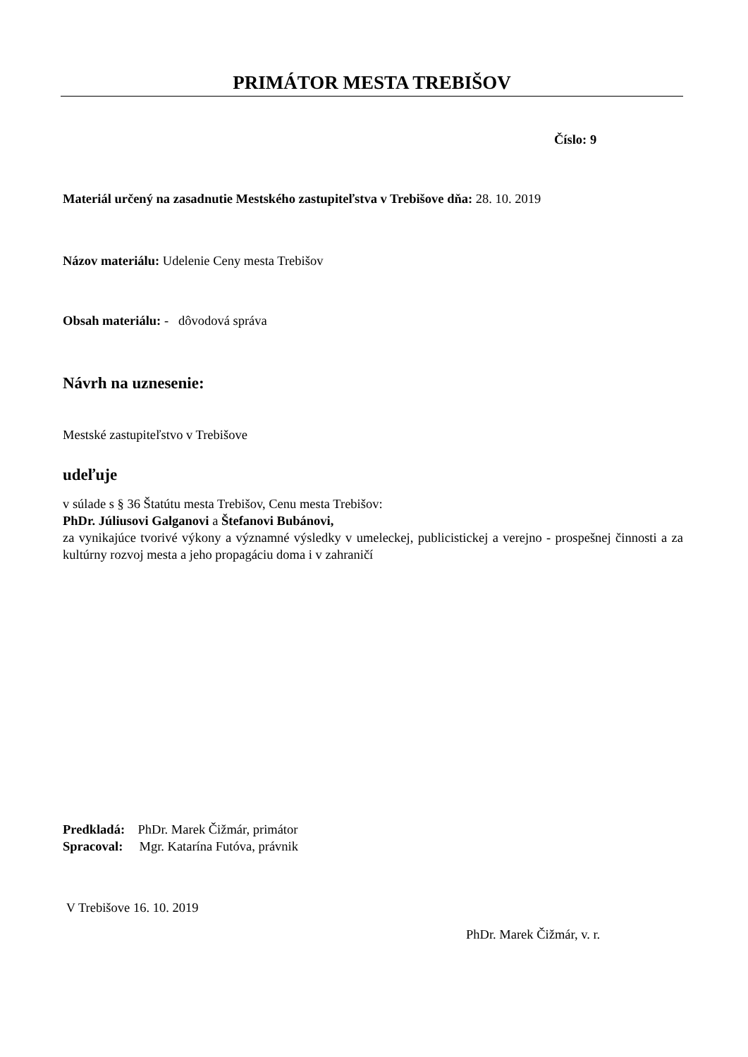PRIMÁTOR MESTA TREBIŠOV
Číslo: 9
Materiál určený na zasadnutie Mestského zastupiteľstva v Trebišove dňa: 28. 10. 2019
Názov materiálu: Udelenie Ceny mesta Trebišov
Obsah materiálu: - dôvodová správa
Návrh na uznesenie:
Mestské zastupiteľstvo v Trebišove
udeľuje
v súlade s § 36 Štatútu mesta Trebišov, Cenu mesta Trebišov:
PhDr. Júliusovi Galganovi a Štefanovi Bubánovi,
za vynikajúce tvorivé výkony a významné výsledky v umeleckej, publicistickej a verejno - prospešnej činnosti a za kultúrny rozvoj mesta a jeho propagáciu doma i v zahraničí
Predkladá: PhDr. Marek Čižmár, primátor
Spracoval: Mgr. Katarína Futóva, právnik
V Trebišove 16. 10. 2019
PhDr. Marek Čižmár, v. r.